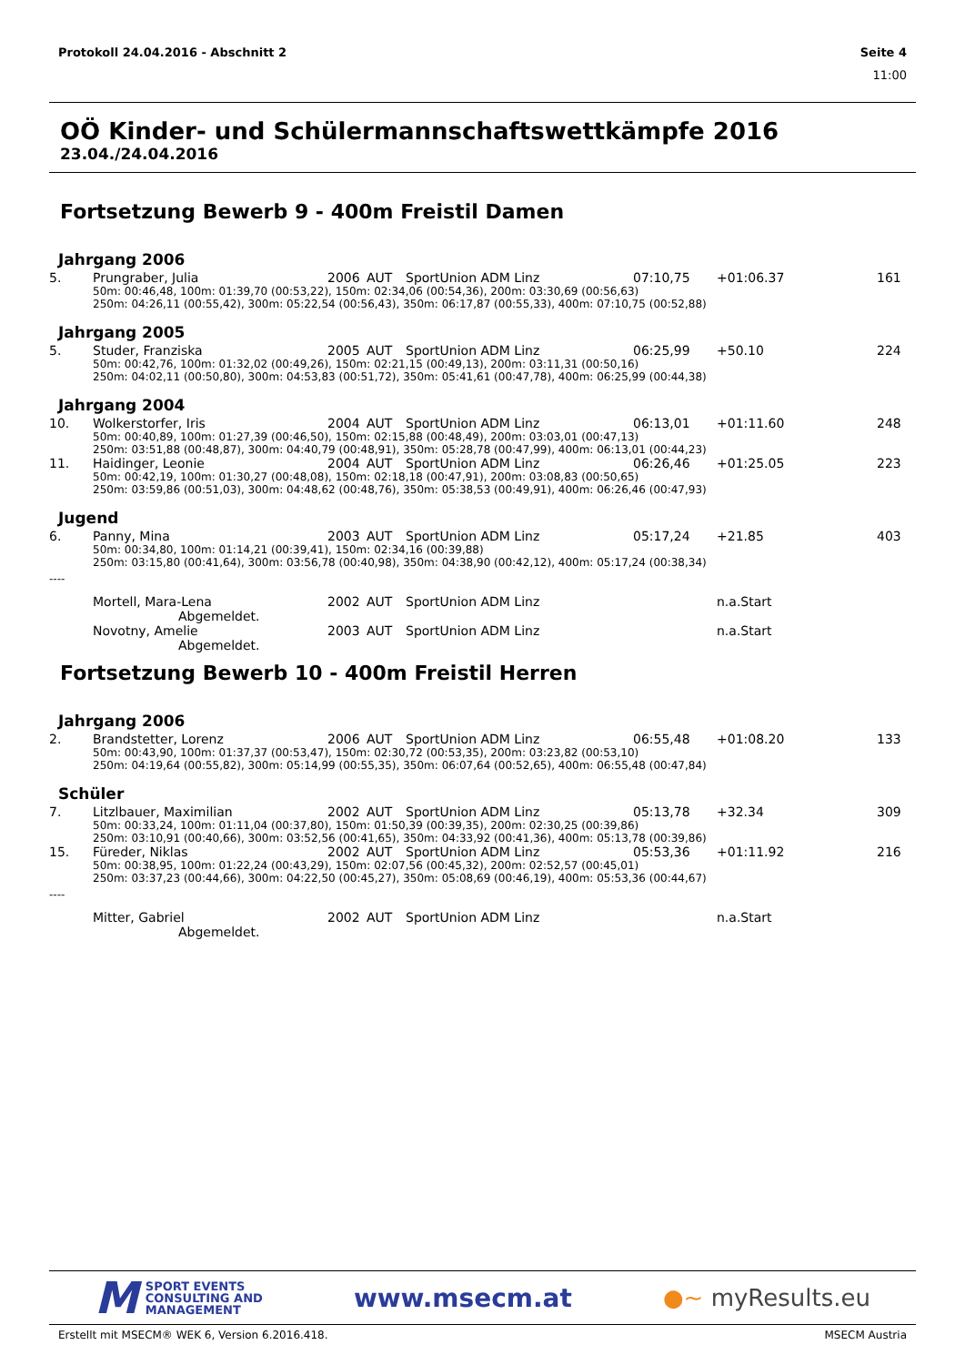Protokoll 24.04.2016 - Abschnitt 2 Seite 4
11:00
OÖ Kinder- und Schülermannschaftswettkämpfe 2016
23.04./24.04.2016
Fortsetzung Bewerb 9 - 400m Freistil Damen
Jahrgang 2006
| 5. | Prungraber, Julia | 2006 | AUT | SportUnion ADM Linz | 07:10,75 | +01:06.37 | 161 |
| 50m: 00:46,48, 100m: 01:39,70 (00:53,22), 150m: 02:34,06 (00:54,36), 200m: 03:30,69 (00:56,63) 250m: 04:26,11 (00:55,42), 300m: 05:22,54 (00:56,43), 350m: 06:17,87 (00:55,33), 400m: 07:10,75 (00:52,88) | | | | | | | |
Jahrgang 2005
| 5. | Studer, Franziska | 2005 | AUT | SportUnion ADM Linz | 06:25,99 | +50.10 | 224 |
| 50m: 00:42,76, 100m: 01:32,02 (00:49,26), 150m: 02:21,15 (00:49,13), 200m: 03:11,31 (00:50,16) 250m: 04:02,11 (00:50,80), 300m: 04:53,83 (00:51,72), 350m: 05:41,61 (00:47,78), 400m: 06:25,99 (00:44,38) | | | | | | | |
Jahrgang 2004
| 10. | Wolkerstorfer, Iris | 2004 | AUT | SportUnion ADM Linz | 06:13,01 | +01:11.60 | 248 |
| 50m: 00:40,89, 100m: 01:27,39 (00:46,50), 150m: 02:15,88 (00:48,49), 200m: 03:03,01 (00:47,13) 250m: 03:51,88 (00:48,87), 300m: 04:40,79 (00:48,91), 350m: 05:28,78 (00:47,99), 400m: 06:13,01 (00:44,23) | | | | | | | |
| 11. | Haidinger, Leonie | 2004 | AUT | SportUnion ADM Linz | 06:26,46 | +01:25.05 | 223 |
| 50m: 00:42,19, 100m: 01:30,27 (00:48,08), 150m: 02:18,18 (00:47,91), 200m: 03:08,83 (00:50,65) 250m: 03:59,86 (00:51,03), 300m: 04:48,62 (00:48,76), 350m: 05:38,53 (00:49,91), 400m: 06:26,46 (00:47,93) | | | | | | | |
Jugend
| 6. | Panny, Mina | 2003 | AUT | SportUnion ADM Linz | 05:17,24 | +21.85 | 403 |
| 50m: 00:34,80, 100m: 01:14,21 (00:39,41), 150m: 02:34,16 (00:39,88) 250m: 03:15,80 (00:41,64), 300m: 03:56,78 (00:40,98), 350m: 04:38,90 (00:42,12), 400m: 05:17,24 (00:38,34) | | | | | | | |
----
| | Mortell, Mara-Lena | 2002 | AUT | SportUnion ADM Linz | | n.a.Start | |
| Abgemeldet. | | | | | | | |
| | Novotny, Amelie | 2003 | AUT | SportUnion ADM Linz | | n.a.Start | |
| Abgemeldet. | | | | | | | |
Fortsetzung Bewerb 10 - 400m Freistil Herren
Jahrgang 2006
| 2. | Brandstetter, Lorenz | 2006 | AUT | SportUnion ADM Linz | 06:55,48 | +01:08.20 | 133 |
| 50m: 00:43,90, 100m: 01:37,37 (00:53,47), 150m: 02:30,72 (00:53,35), 200m: 03:23,82 (00:53,10) 250m: 04:19,64 (00:55,82), 300m: 05:14,99 (00:55,35), 350m: 06:07,64 (00:52,65), 400m: 06:55,48 (00:47,84) | | | | | | | |
Schüler
| 7. | Litzlbauer, Maximilian | 2002 | AUT | SportUnion ADM Linz | 05:13,78 | +32.34 | 309 |
| 50m: 00:33,24, 100m: 01:11,04 (00:37,80), 150m: 01:50,39 (00:39,35), 200m: 02:30,25 (00:39,86) 250m: 03:10,91 (00:40,66), 300m: 03:52,56 (00:41,65), 350m: 04:33,92 (00:41,36), 400m: 05:13,78 (00:39,86) | | | | | | | |
| 15. | Füreder, Niklas | 2002 | AUT | SportUnion ADM Linz | 05:53,36 | +01:11.92 | 216 |
| 50m: 00:38,95, 100m: 01:22,24 (00:43,29), 150m: 02:07,56 (00:45,32), 200m: 02:52,57 (00:45,01) 250m: 03:37,23 (00:44,66), 300m: 04:22,50 (00:45,27), 350m: 05:08,69 (00:46,19), 400m: 05:53,36 (00:44,67) | | | | | | | |
----
| | Mitter, Gabriel | 2002 | AUT | SportUnion ADM Linz | | n.a.Start | |
| Abgemeldet. | | | | | | | |
M SPORT EVENTS
CONSULTING AND
MANAGEMENT
www.msecm.at ●~ myResults.eu
Erstellt mit MSECM® WEK 6, Version 6.2016.418. MSECM Austria